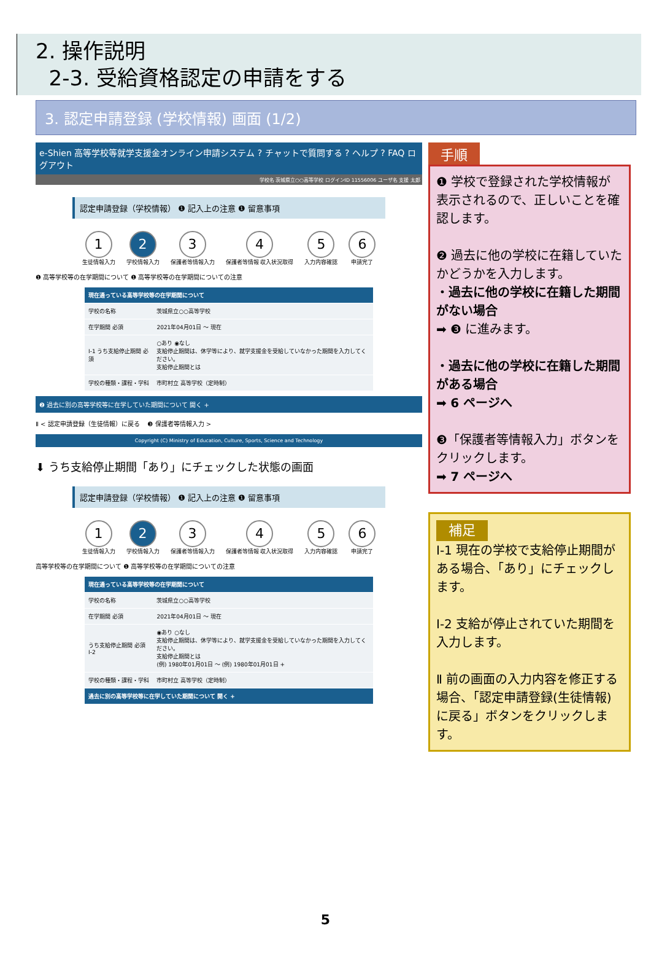2. 操作説明
2-3. 受給資格認定の申請をする
3. 認定申請登録 (学校情報) 画面 (1/2)
e-Shien 高等学校等就学支援金オンライン申請システム ? チャットで質問する ? ヘルプ ? FAQ ログアウト
学校名 茨城県立○○高等学校 ログインID 11556006 ユーザ名 支援 太郎
認定申請登録（学校情報） ❶ 記入上の注意 ❶ 留意事項
1
生徒情報入力
2
学校情報入力
3
保護者等情報入力
4
保護者等情報 収入状況取得
5
入力内容確認
6
申請完了
❶ 高等学校等の在学期間について ❶ 高等学校等の在学期間についての注意
| 現在通っている高等学校等の在学期間について | |
| --- | --- |
| 学校の名称 | 茨城県立○○高等学校 |
| 在学期間 必須 | 2021年04月01日 ～ 現在 |
| I-1 うち支給停止期間 必須 | ○あり ◉なし 支給停止期間は、休学等により、就学支援金を受給していなかった期間を入力してください。 支給停止期間とは |
| 学校の種類・課程・学科 | 市町村立 高等学校（定時制） |
❷ 過去に別の高等学校等に在学していた期間について 開く +
Ⅱ < 認定申請登録（生徒情報）に戻る ❸ 保護者等情報入力 >
Copyright (C) Ministry of Education, Culture, Sports, Science and Technology
⬇ うち支給停止期間「あり」にチェックした状態の画面
認定申請登録（学校情報） ❶ 記入上の注意 ❶ 留意事項
1
生徒情報入力
2
学校情報入力
3
保護者等情報入力
4
保護者等情報 収入状況取得
5
入力内容確認
6
申請完了
高等学校等の在学期間について ❶ 高等学校等の在学期間についての注意
| 現在通っている高等学校等の在学期間について | |
| --- | --- |
| 学校の名称 | 茨城県立○○高等学校 |
| 在学期間 必須 | 2021年04月01日 ～ 現在 |
| うち支給停止期間 必須 I-2 | ◉あり ○なし 支給停止期間は、休学等により、就学支援金を受給していなかった期間を入力してください。 支給停止期間とは (例) 1980年01月01日 ～ (例) 1980年01月01日 + |
| 学校の種類・課程・学科 | 市町村立 高等学校（定時制） |
| 過去に別の高等学校等に在学していた期間について 開く + | |
手順
❶ 学校で登録された学校情報が表示されるので、正しいことを確認します。
❷ 過去に他の学校に在籍していたかどうかを入力します。
・過去に他の学校に在籍した期間がない場合
➡ ❸ に進みます。
・過去に他の学校に在籍した期間がある場合
➡ 6 ページへ
❸「保護者等情報入力」ボタンをクリックします。
➡ 7 ページへ
補足
I-1 現在の学校で支給停止期間がある場合、「あり」にチェックします。
I-2 支給が停止されていた期間を入力します。
Ⅱ 前の画面の入力内容を修正する場合、「認定申請登録(生徒情報)に戻る」ボタンをクリックします。
5